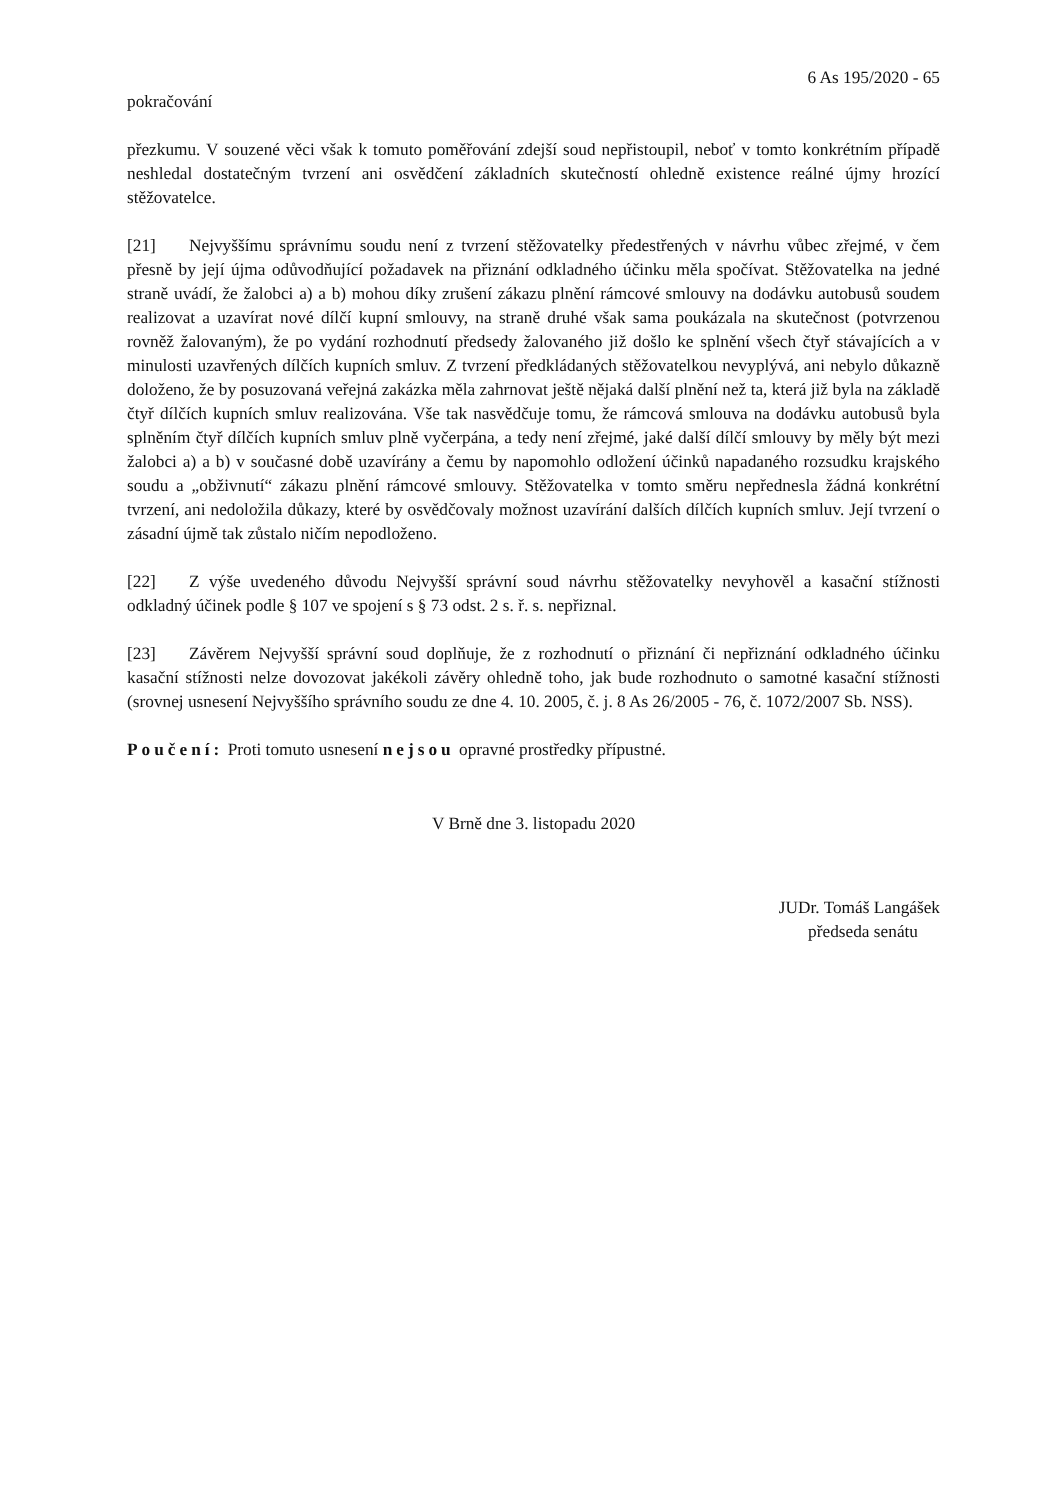6 As 195/2020 - 65
pokračování
přezkumu. V souzené věci však k tomuto poměřování zdejší soud nepřistoupil, neboť v tomto konkrétním případě neshledal dostatečným tvrzení ani osvědčení základních skutečností ohledně existence reálné újmy hrozící stěžovatelce.
[21] Nejvyššímu správnímu soudu není z tvrzení stěžovatelky předestřených v návrhu vůbec zřejmé, v čem přesně by její újma odůvodňující požadavek na přiznání odkladného účinku měla spočívat. Stěžovatelka na jedné straně uvádí, že žalobci a) a b) mohou díky zrušení zákazu plnění rámcové smlouvy na dodávku autobusů soudem realizovat a uzavírat nové dílčí kupní smlouvy, na straně druhé však sama poukázala na skutečnost (potvrzenou rovněž žalovaným), že po vydání rozhodnutí předsedy žalovaného již došlo ke splnění všech čtyř stávajících a v minulosti uzavřených dílčích kupních smluv. Z tvrzení předkládaných stěžovatelkou nevyplývá, ani nebylo důkazně doloženo, že by posuzovaná veřejná zakázka měla zahrnovat ještě nějaká další plnění než ta, která již byla na základě čtyř dílčích kupních smluv realizována. Vše tak nasvědčuje tomu, že rámcová smlouva na dodávku autobusů byla splněním čtyř dílčích kupních smluv plně vyčerpána, a tedy není zřejmé, jaké další dílčí smlouvy by měly být mezi žalobci a) a b) v současné době uzavírány a čemu by napomohlo odložení účinků napadaného rozsudku krajského soudu a „obživnutí“ zákazu plnění rámcové smlouvy. Stěžovatelka v tomto směru nepřednesla žádná konkrétní tvrzení, ani nedoložila důkazy, které by osvědčovaly možnost uzavírání dalších dílčích kupních smluv. Její tvrzení o zásadní újmě tak zůstalo ničím nepodloženo.
[22] Z výše uvedeného důvodu Nejvyšší správní soud návrhu stěžovatelky nevyhověl a kasační stížnosti odkladný účinek podle § 107 ve spojení s § 73 odst. 2 s. ř. s. nepřiznal.
[23] Závěrem Nejvyšší správní soud doplňuje, že z rozhodnutí o přiznání či nepřiznání odkladného účinku kasační stížnosti nelze dovozovat jakékoli závěry ohledně toho, jak bude rozhodnuto o samotné kasační stížnosti (srovnej usnesení Nejvyššího správního soudu ze dne 4. 10. 2005, č. j. 8 As 26/2005 - 76, č. 1072/2007 Sb. NSS).
Poučení: Proti tomuto usnesení nejsou opravné prostředky přípustné.
V Brně dne 3. listopadu 2020
JUDr. Tomáš Langášek
předseda senátu